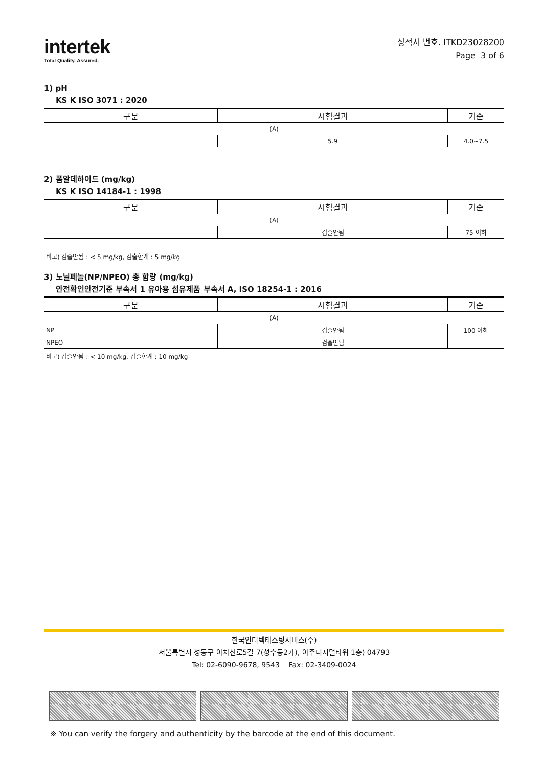intertek
Total Quality. Assured.
성적서 번호. ITKD23028200
Page 3 of 6
1) pH
KS K ISO 3071 : 2020
| 구분 | 시험결과 | 기준 |
| --- | --- | --- |
| (A) | | |
| | 5.9 | 4.0~7.5 |
2) 폼알데하이드 (mg/kg)
KS K ISO 14184-1 : 1998
| 구분 | 시험결과 | 기준 |
| --- | --- | --- |
| (A) | | |
| | 검출안됨 | 75 이하 |
비고) 검출안됨 : < 5 mg/kg, 검출한계 : 5 mg/kg
3) 노닐페놀(NP/NPEO) 총 함량 (mg/kg)
안전확인안전기준 부속서 1 유아용 섬유제품 부속서 A, ISO 18254-1 : 2016
| 구분 | 시험결과 | 기준 |
| --- | --- | --- |
| (A) | | |
| NP | 검출안됨 | 100 이하 |
| NPEO | 검출안됨 | |
비고) 검출안됨 : < 10 mg/kg, 검출한계 : 10 mg/kg
한국인터텍테스팅서비스(주)
서울특별시 성동구 아차산로5길 7(성수동2가), 아주디지털타워 1층) 04793
Tel: 02-6090-9678, 9543 Fax: 02-3409-0024
※ You can verify the forgery and authenticity by the barcode at the end of this document.